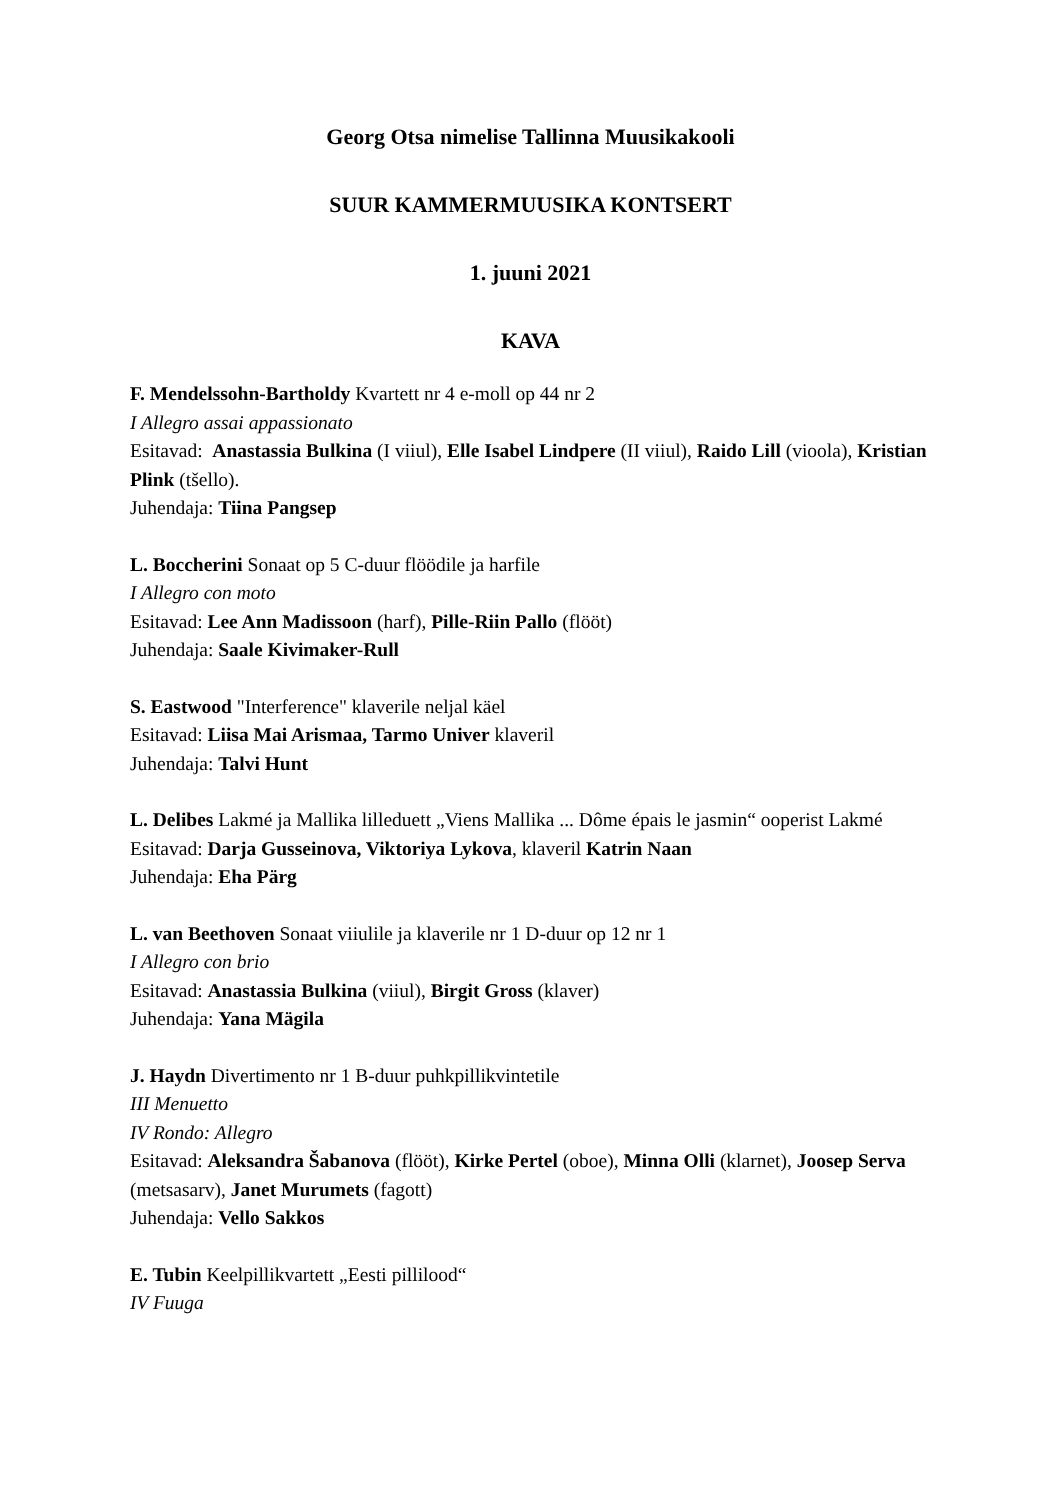Georg Otsa nimelise Tallinna Muusikakooli
SUUR KAMMERMUUSIKA KONTSERT
1. juuni 2021
KAVA
F. Mendelssohn-Bartholdy Kvartett nr 4 e-moll op 44 nr 2
I Allegro assai appassionato
Esitavad: Anastassia Bulkina (I viiul), Elle Isabel Lindpere (II viiul), Raido Lill (vioola), Kristian Plink (tšello).
Juhendaja: Tiina Pangsep
L. Boccherini Sonaat op 5 C-duur flöödile ja harfile
I Allegro con moto
Esitavad: Lee Ann Madissoon (harf), Pille-Riin Pallo (flööt)
Juhendaja: Saale Kivimaker-Rull
S. Eastwood "Interference" klaverile neljal käel
Esitavad: Liisa Mai Arismaa, Tarmo Univer klaveril
Juhendaja: Talvi Hunt
L. Delibes Lakmé ja Mallika lilleduett „Viens Mallika ... Dôme épais le jasmin“ ooperist Lakmé
Esitavad: Darja Gusseinova, Viktoriya Lykova, klaveril Katrin Naan
Juhendaja: Eha Pärg
L. van Beethoven Sonaat viiulile ja klaverile nr 1 D-duur op 12 nr 1
I Allegro con brio
Esitavad: Anastassia Bulkina (viiul), Birgit Gross (klaver)
Juhendaja: Yana Mägila
J. Haydn Divertimento nr 1 B-duur puhkpillikvintetile
III Menuetto
IV Rondo: Allegro
Esitavad: Aleksandra Šabanova (flööt), Kirke Pertel (oboe), Minna Olli (klarnet), Joosep Serva (metsasarv), Janet Murumets (fagott)
Juhendaja: Vello Sakkos
E. Tubin Keelpillikvartett „Eesti pillilood“
IV Fuuga